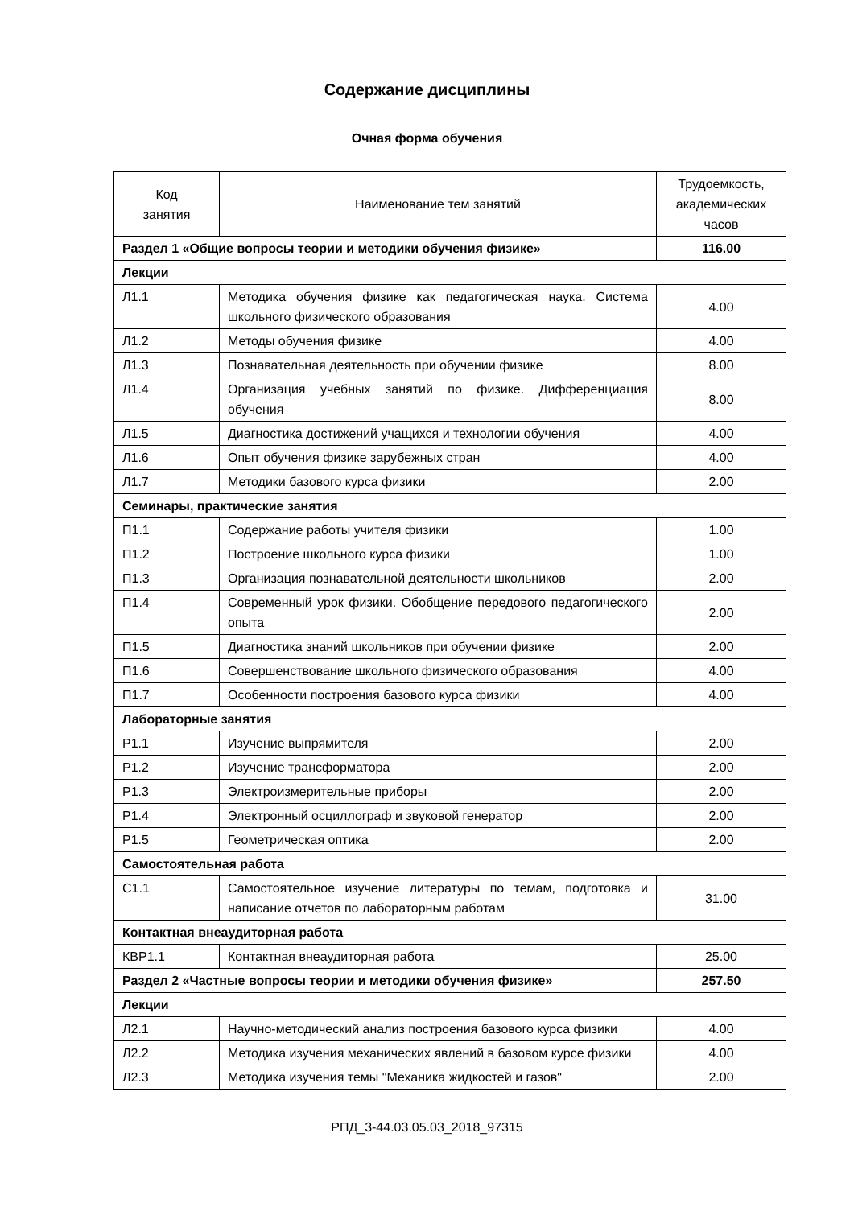Содержание дисциплины
Очная форма обучения
| Код занятия | Наименование тем занятий | Трудоемкость, академических часов |
| --- | --- | --- |
| Раздел 1 «Общие вопросы теории и методики обучения физике» | | 116.00 |
| Лекции | | |
| Л1.1 | Методика обучения физике как педагогическая наука. Система школьного физического образования | 4.00 |
| Л1.2 | Методы обучения физике | 4.00 |
| Л1.3 | Познавательная деятельность при обучении физике | 8.00 |
| Л1.4 | Организация учебных занятий по физике. Дифференциация обучения | 8.00 |
| Л1.5 | Диагностика достижений учащихся и технологии обучения | 4.00 |
| Л1.6 | Опыт обучения физике зарубежных стран | 4.00 |
| Л1.7 | Методики базового курса физики | 2.00 |
| Семинары, практические занятия | | |
| П1.1 | Содержание работы учителя физики | 1.00 |
| П1.2 | Построение школьного курса физики | 1.00 |
| П1.3 | Организация познавательной деятельности школьников | 2.00 |
| П1.4 | Современный урок физики. Обобщение передового педагогического опыта | 2.00 |
| П1.5 | Диагностика знаний школьников при обучении физике | 2.00 |
| П1.6 | Совершенствование школьного физического образования | 4.00 |
| П1.7 | Особенности построения базового курса физики | 4.00 |
| Лабораторные занятия | | |
| Р1.1 | Изучение выпрямителя | 2.00 |
| Р1.2 | Изучение трансформатора | 2.00 |
| Р1.3 | Электроизмерительные приборы | 2.00 |
| Р1.4 | Электронный осциллограф и звуковой генератор | 2.00 |
| Р1.5 | Геометрическая оптика | 2.00 |
| Самостоятельная работа | | |
| С1.1 | Самостоятельное изучение литературы по темам, подготовка и написание отчетов по лабораторным работам | 31.00 |
| Контактная внеаудиторная работа | | |
| КВР1.1 | Контактная внеаудиторная работа | 25.00 |
| Раздел 2 «Частные вопросы теории и методики обучения физике» | | 257.50 |
| Лекции | | |
| Л2.1 | Научно-методический анализ построения базового курса физики | 4.00 |
| Л2.2 | Методика изучения механических явлений в базовом курсе физики | 4.00 |
| Л2.3 | Методика изучения темы "Механика жидкостей и газов" | 2.00 |
РПД_3-44.03.05.03_2018_97315